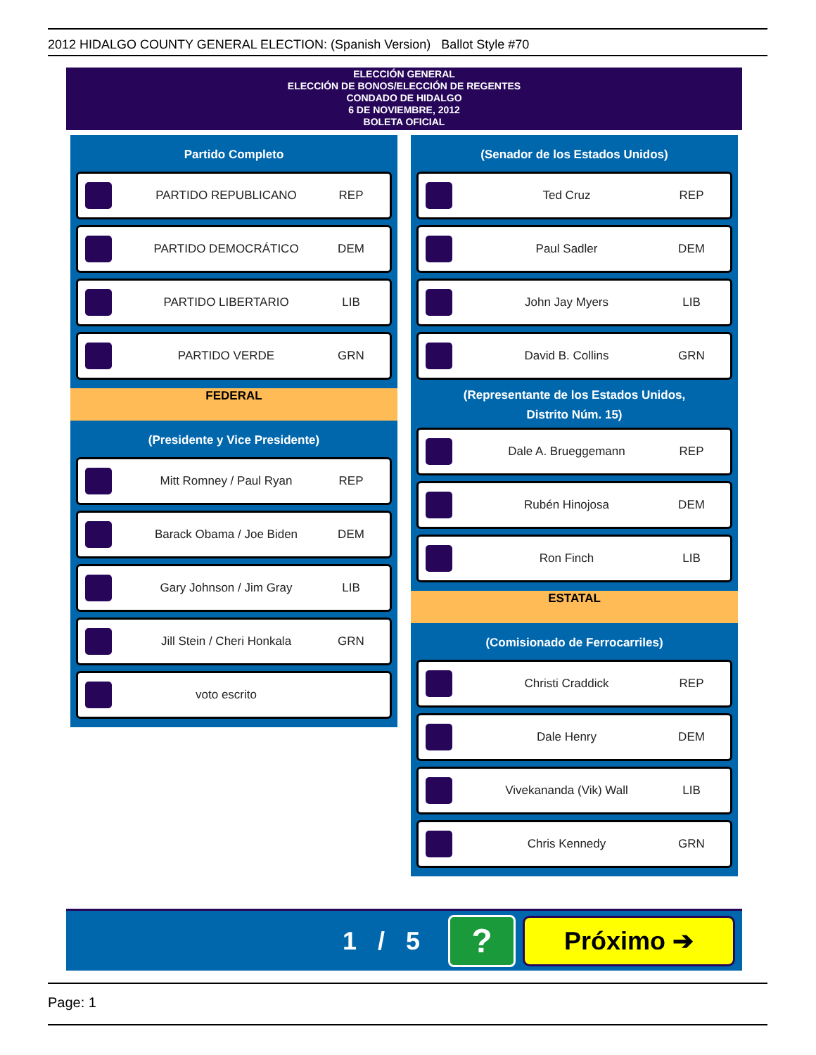2012 HIDALGO COUNTY GENERAL ELECTION: (Spanish Version) Ballot Style #70
ELECCIÓN GENERAL
ELECCIÓN DE BONOS/ELECCIÓN DE REGENTES
CONDADO DE HIDALGO
6 DE NOVIEMBRE, 2012
BOLETA OFICIAL
Partido Completo
PARTIDO REPUBLICANO REP
PARTIDO DEMOCRÁTICO DEM
PARTIDO LIBERTARIO LIB
PARTIDO VERDE GRN
FEDERAL
(Presidente y Vice Presidente)
Mitt Romney / Paul Ryan REP
Barack Obama / Joe Biden DEM
Gary Johnson / Jim Gray LIB
Jill Stein / Cheri Honkala GRN
voto escrito
(Senador de los Estados Unidos)
Ted Cruz REP
Paul Sadler DEM
John Jay Myers LIB
David B. Collins GRN
(Representante de los Estados Unidos,
Distrito Núm. 15)
Dale A. Brueggemann REP
Rubén Hinojosa DEM
Ron Finch LIB
ESTATAL
(Comisionado de Ferrocarriles)
Christi Craddick REP
Dale Henry DEM
Vivekananda (Vik) Wall LIB
Chris Kennedy GRN
1 / 5 ? Próximo ➔
Page: 1